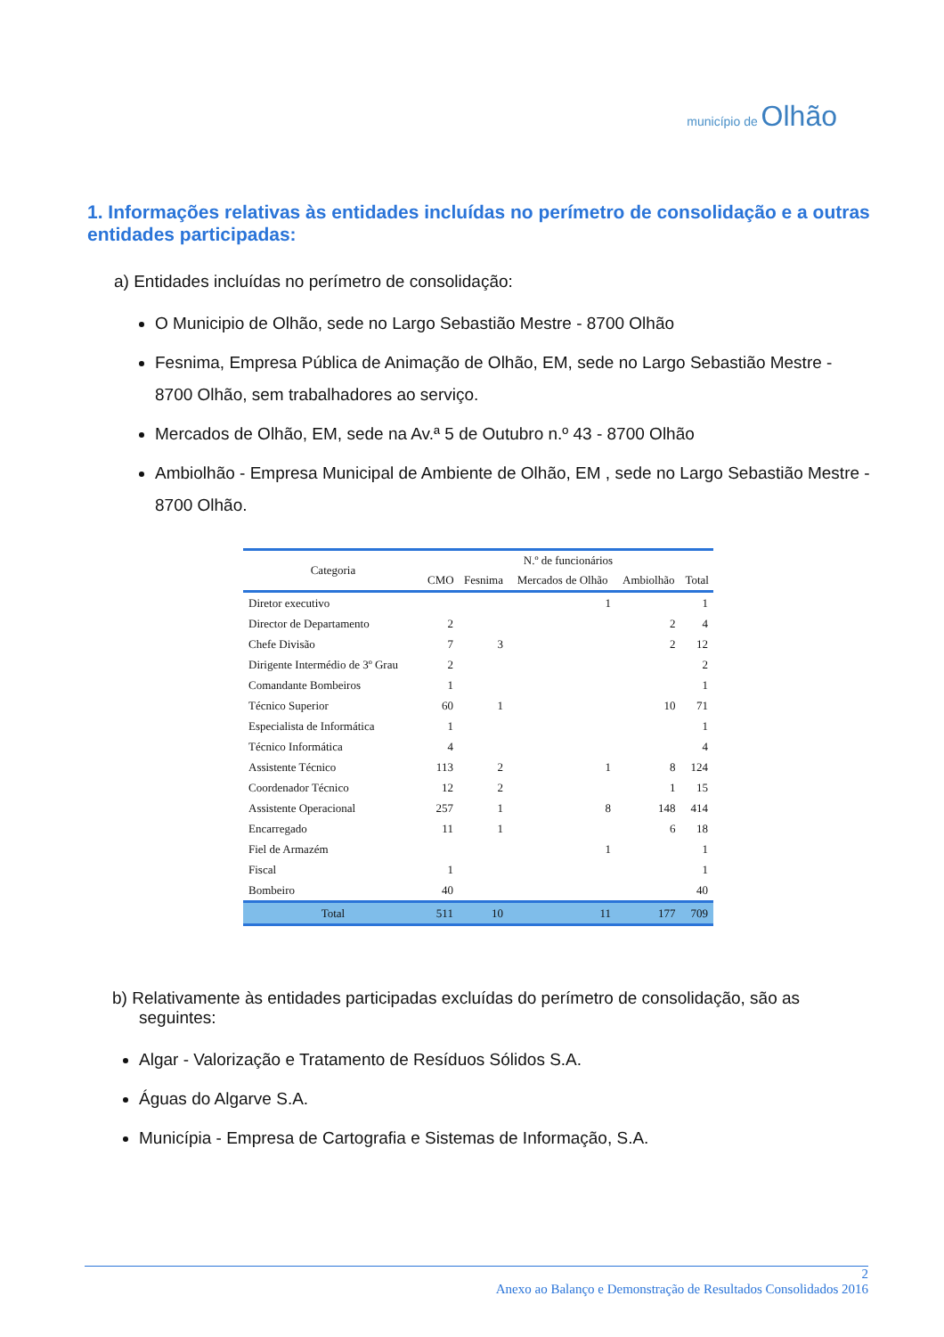município de Olhão
1. Informações relativas às entidades incluídas no perímetro de consolidação e a outras entidades participadas:
a) Entidades incluídas no perímetro de consolidação:
O Municipio de Olhão, sede no Largo Sebastião Mestre - 8700 Olhão
Fesnima, Empresa Pública de Animação de Olhão, EM, sede no Largo Sebastião Mestre - 8700 Olhão, sem trabalhadores ao serviço.
Mercados de Olhão, EM, sede na Av.ª 5 de Outubro n.º 43 - 8700 Olhão
Ambiolhão - Empresa Municipal de Ambiente de Olhão, EM , sede no Largo Sebastião Mestre - 8700 Olhão.
| Categoria | N.º de funcionários | | | | |
| --- | --- | --- | --- | --- | --- |
| | CMO | Fesnima | Mercados de Olhão | Ambiolhão | Total |
| Diretor executivo | | | 1 | | 1 |
| Director de Departamento | 2 | | | 2 | 4 |
| Chefe Divisão | 7 | 3 | | 2 | 12 |
| Dirigente Intermédio de 3º Grau | 2 | | | | 2 |
| Comandante Bombeiros | 1 | | | | 1 |
| Técnico Superior | 60 | 1 | | 10 | 71 |
| Especialista de Informática | 1 | | | | 1 |
| Técnico Informática | 4 | | | | 4 |
| Assistente Técnico | 113 | 2 | 1 | 8 | 124 |
| Coordenador Técnico | 12 | 2 | | 1 | 15 |
| Assistente Operacional | 257 | 1 | 8 | 148 | 414 |
| Encarregado | 11 | 1 | | 6 | 18 |
| Fiel de Armazém | | | 1 | | 1 |
| Fiscal | 1 | | | | 1 |
| Bombeiro | 40 | | | | 40 |
| Total | 511 | 10 | 11 | 177 | 709 |
b) Relativamente às entidades participadas excluídas do perímetro de consolidação, são as seguintes:
Algar - Valorização e Tratamento de Resíduos Sólidos S.A.
Águas do Algarve S.A.
Municípia - Empresa de Cartografia e Sistemas de Informação, S.A.
2
Anexo ao Balanço e Demonstração de Resultados Consolidados 2016